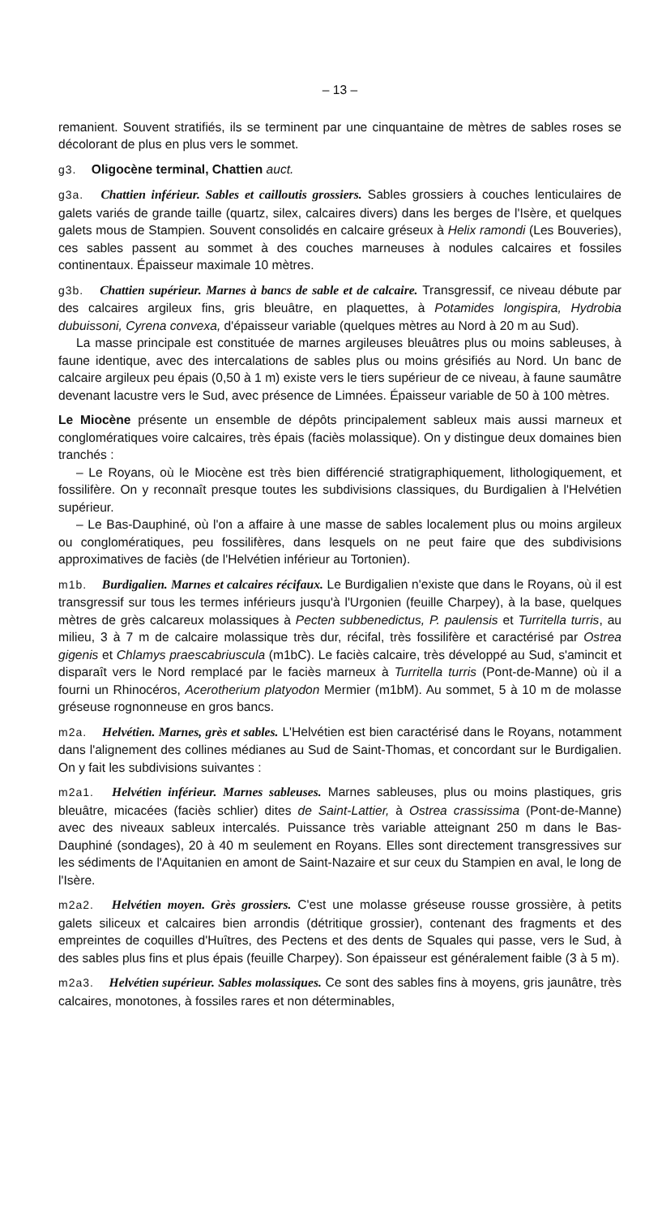– 13 –
remanient. Souvent stratifiés, ils se terminent par une cinquantaine de mètres de sables roses se décolorant de plus en plus vers le sommet.
g3. Oligocène terminal, Chattien auct.
g3a. Chattien inférieur. Sables et cailloutis grossiers. Sables grossiers à couches lenticulaires de galets variés de grande taille (quartz, silex, calcaires divers) dans les berges de l'Isère, et quelques galets mous de Stampien. Souvent consolidés en calcaire gréseux à Helix ramondi (Les Bouveries), ces sables passent au sommet à des couches marneuses à nodules calcaires et fossiles continentaux. Épaisseur maximale 10 mètres.
g3b. Chattien supérieur. Marnes à bancs de sable et de calcaire. Transgressif, ce niveau débute par des calcaires argileux fins, gris bleuâtre, en plaquettes, à Potamides longispira, Hydrobia dubuissoni, Cyrena convexa, d'épaisseur variable (quelques mètres au Nord à 20 m au Sud).
La masse principale est constituée de marnes argileuses bleuâtres plus ou moins sableuses, à faune identique, avec des intercalations de sables plus ou moins grésifiés au Nord. Un banc de calcaire argileux peu épais (0,50 à 1 m) existe vers le tiers supérieur de ce niveau, à faune saumâtre devenant lacustre vers le Sud, avec présence de Limnées. Épaisseur variable de 50 à 100 mètres.
Le Miocène présente un ensemble de dépôts principalement sableux mais aussi marneux et conglomératiques voire calcaires, très épais (faciès molassique). On y distingue deux domaines bien tranchés :
– Le Royans, où le Miocène est très bien différencié stratigraphiquement, lithologiquement, et fossilifère. On y reconnaît presque toutes les subdivisions classiques, du Burdigalien à l'Helvétien supérieur.
– Le Bas-Dauphiné, où l'on a affaire à une masse de sables localement plus ou moins argileux ou conglomératiques, peu fossilifères, dans lesquels on ne peut faire que des subdivisions approximatives de faciès (de l'Helvétien inférieur au Tortonien).
m1b. Burdigalien. Marnes et calcaires récifaux. Le Burdigalien n'existe que dans le Royans, où il est transgressif sur tous les termes inférieurs jusqu'à l'Urgonien (feuille Charpey), à la base, quelques mètres de grès calcareux molassiques à Pecten subbenedictus, P. paulensis et Turritella turris, au milieu, 3 à 7 m de calcaire molassique très dur, récifal, très fossilifère et caractérisé par Ostrea gigenis et Chlamys praescabriuscula (m1bC). Le faciès calcaire, très développé au Sud, s'amincit et disparaît vers le Nord remplacé par le faciès marneux à Turritella turris (Pont-de-Manne) où il a fourni un Rhinocéros, Acerotherium platyodon Mermier (m1bM). Au sommet, 5 à 10 m de molasse gréseuse rognonneuse en gros bancs.
m2a. Helvétien. Marnes, grès et sables. L'Helvétien est bien caractérisé dans le Royans, notamment dans l'alignement des collines médianes au Sud de Saint-Thomas, et concordant sur le Burdigalien. On y fait les subdivisions suivantes :
m2a1. Helvétien inférieur. Marnes sableuses. Marnes sableuses, plus ou moins plastiques, gris bleuâtre, micacées (faciès schlier) dites de Saint-Lattier, à Ostrea crassissima (Pont-de-Manne) avec des niveaux sableux intercalés. Puissance très variable atteignant 250 m dans le Bas-Dauphiné (sondages), 20 à 40 m seulement en Royans. Elles sont directement transgressives sur les sédiments de l'Aquitanien en amont de Saint-Nazaire et sur ceux du Stampien en aval, le long de l'Isère.
m2a2. Helvétien moyen. Grès grossiers. C'est une molasse gréseuse rousse grossière, à petits galets siliceux et calcaires bien arrondis (détritique grossier), contenant des fragments et des empreintes de coquilles d'Huîtres, des Pectens et des dents de Squales qui passe, vers le Sud, à des sables plus fins et plus épais (feuille Charpey). Son épaisseur est généralement faible (3 à 5 m).
m2a3. Helvétien supérieur. Sables molassiques. Ce sont des sables fins à moyens, gris jaunâtre, très calcaires, monotones, à fossiles rares et non déterminables,